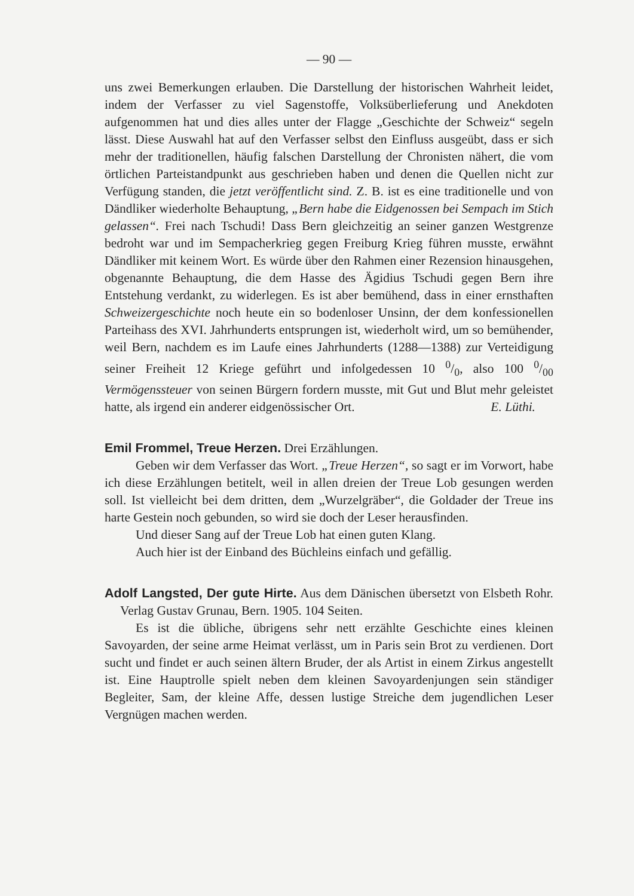— 90 —
uns zwei Bemerkungen erlauben. Die Darstellung der historischen Wahrheit leidet, indem der Verfasser zu viel Sagenstoffe, Volksüberlieferung und Anekdoten aufgenommen hat und dies alles unter der Flagge „Geschichte der Schweiz“ segeln lässt. Diese Auswahl hat auf den Verfasser selbst den Einfluss ausgeübt, dass er sich mehr der traditionellen, häufig falschen Darstellung der Chronisten nähert, die vom örtlichen Parteistandpunkt aus geschrieben haben und denen die Quellen nicht zur Verfügung standen, die jetzt veröffentlicht sind. Z. B. ist es eine traditionelle und von Dändliker wiederholte Behauptung, „Bern habe die Eidgenossen bei Sempach im Stich gelassen“. Frei nach Tschudi! Dass Bern gleichzeitig an seiner ganzen Westgrenze bedroht war und im Sempacherkrieg gegen Freiburg Krieg führen musste, erwähnt Dändliker mit keinem Wort. Es würde über den Rahmen einer Rezension hinausgehen, obgenannte Behauptung, die dem Hasse des Ägidius Tschudi gegen Bern ihre Entstehung verdankt, zu widerlegen. Es ist aber bemühend, dass in einer ernsthaften Schweizergeschichte noch heute ein so bodenloser Unsinn, der dem konfessionellen Parteihass des XVI. Jahrhunderts entsprungen ist, wiederholt wird, um so bemühender, weil Bern, nachdem es im Laufe eines Jahrhunderts (1288—1388) zur Verteidigung seiner Freiheit 12 Kriege geführt und infolgedessen 10 0/0, also 100 0/00 Vermögenssteuer von seinen Bürgern fordern musste, mit Gut und Blut mehr geleistet hatte, als irgend ein anderer eidgenössischer Ort. E. Lüthi.
Emil Frommel, Treue Herzen. Drei Erzählungen.
Geben wir dem Verfasser das Wort. „Treue Herzen“, so sagt er im Vorwort, habe ich diese Erzählungen betitelt, weil in allen dreien der Treue Lob gesungen werden soll. Ist vielleicht bei dem dritten, dem „Wurzelgräber“, die Goldader der Treue ins harte Gestein noch gebunden, so wird sie doch der Leser herausfinden.
Und dieser Sang auf der Treue Lob hat einen guten Klang.
Auch hier ist der Einband des Büchleins einfach und gefällig.
Adolf Langsted, Der gute Hirte. Aus dem Dänischen übersetzt von Elsbeth Rohr. Verlag Gustav Grunau, Bern. 1905. 104 Seiten.
Es ist die übliche, übrigens sehr nett erzählte Geschichte eines kleinen Savoyarden, der seine arme Heimat verlässt, um in Paris sein Brot zu verdienen. Dort sucht und findet er auch seinen ältern Bruder, der als Artist in einem Zirkus angestellt ist. Eine Hauptrolle spielt neben dem kleinen Savoyardenjungen sein ständiger Begleiter, Sam, der kleine Affe, dessen lustige Streiche dem jugendlichen Leser Vergnügen machen werden.